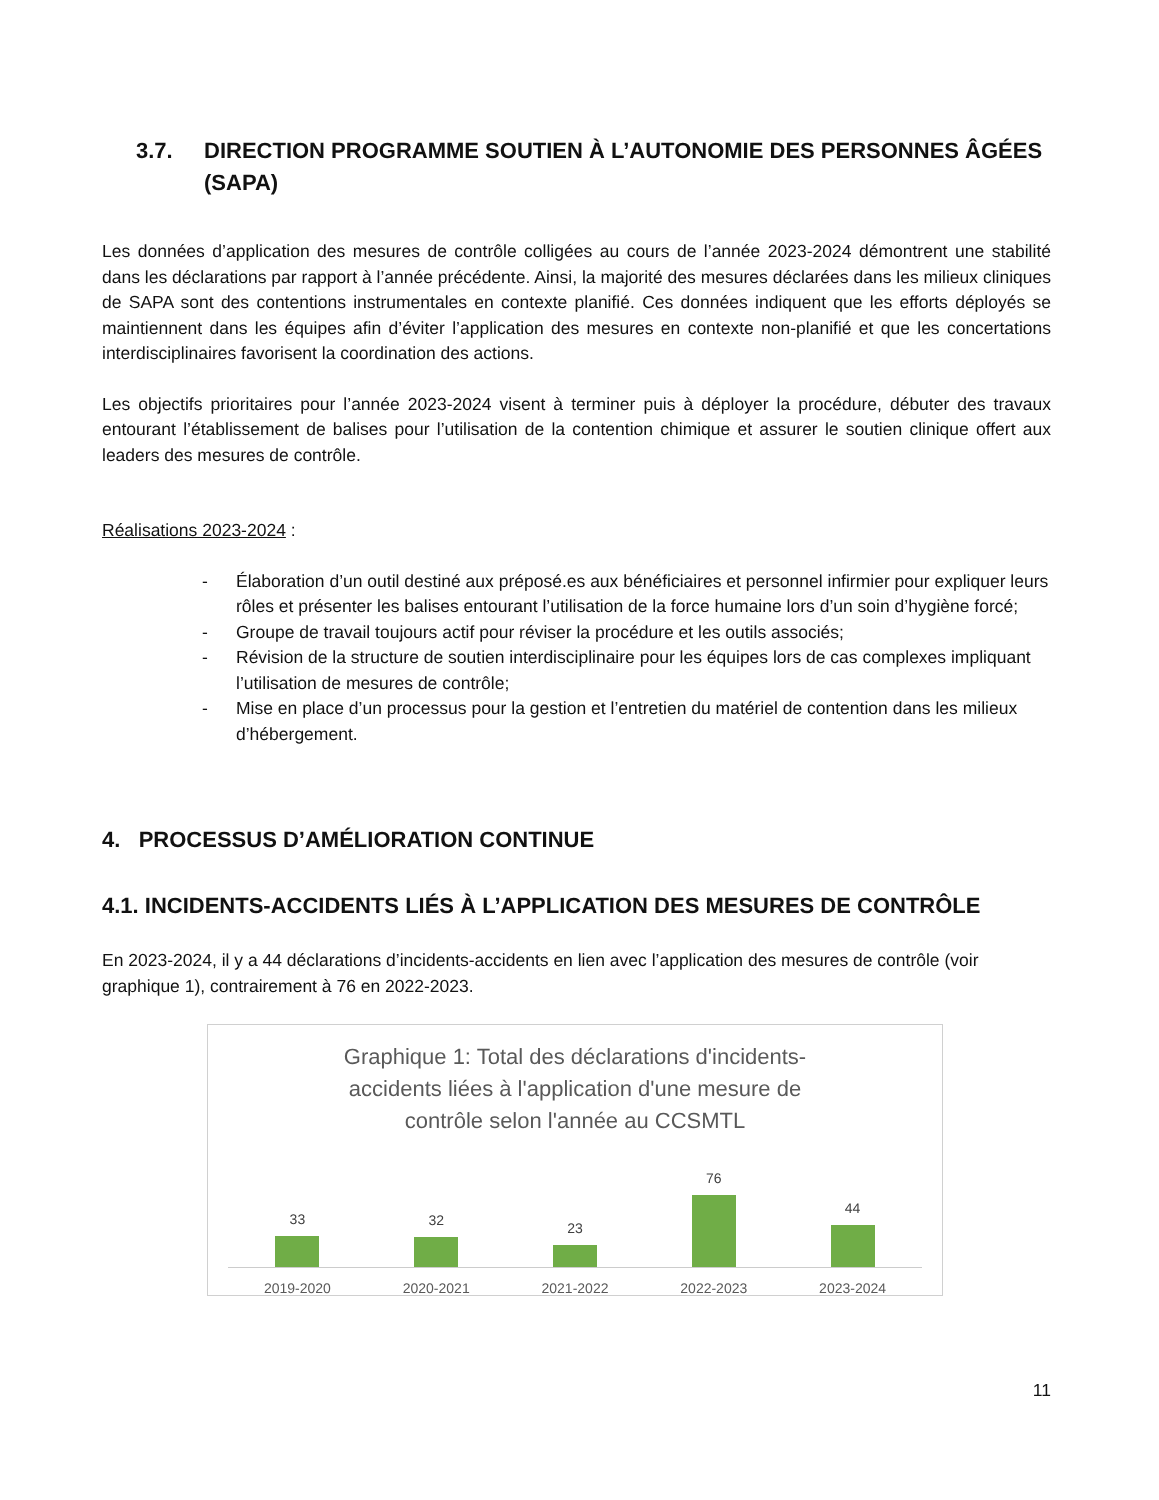3.7. DIRECTION PROGRAMME SOUTIEN À L’AUTONOMIE DES PERSONNES ÂGÉES (SAPA)
Les données d’application des mesures de contrôle colligées au cours de l’année 2023-2024 démontrent une stabilité dans les déclarations par rapport à l’année précédente. Ainsi, la majorité des mesures déclarées dans les milieux cliniques de SAPA sont des contentions instrumentales en contexte planifié. Ces données indiquent que les efforts déployés se maintiennent dans les équipes afin d’éviter l’application des mesures en contexte non-planifié et que les concertations interdisciplinaires favorisent la coordination des actions.
Les objectifs prioritaires pour l’année 2023-2024 visent à terminer puis à déployer la procédure, débuter des travaux entourant l’établissement de balises pour l’utilisation de la contention chimique et assurer le soutien clinique offert aux leaders des mesures de contrôle.
Réalisations 2023-2024 :
- Élaboration d’un outil destiné aux préposé.es aux bénéficiaires et personnel infirmier pour expliquer leurs rôles et présenter les balises entourant l’utilisation de la force humaine lors d’un soin d’hygiène forcé;
- Groupe de travail toujours actif pour réviser la procédure et les outils associés;
- Révision de la structure de soutien interdisciplinaire pour les équipes lors de cas complexes impliquant l’utilisation de mesures de contrôle;
- Mise en place d’un processus pour la gestion et l’entretien du matériel de contention dans les milieux d’hébergement.
4. PROCESSUS D’AMÉLIORATION CONTINUE
4.1. INCIDENTS-ACCIDENTS LIÉS À L’APPLICATION DES MESURES DE CONTRÔLE
En 2023-2024, il y a 44 déclarations d’incidents-accidents en lien avec l’application des mesures de contrôle (voir graphique 1), contrairement à 76 en 2022-2023.
Graphique 1: Total des déclarations d'incidents-accidents liées à l'application d'une mesure de contrôle selon l'année au CCSMTL
33
32
23
76
44
2019-2020 2020-2021 2021-2022 2022-2023 2023-2024
11